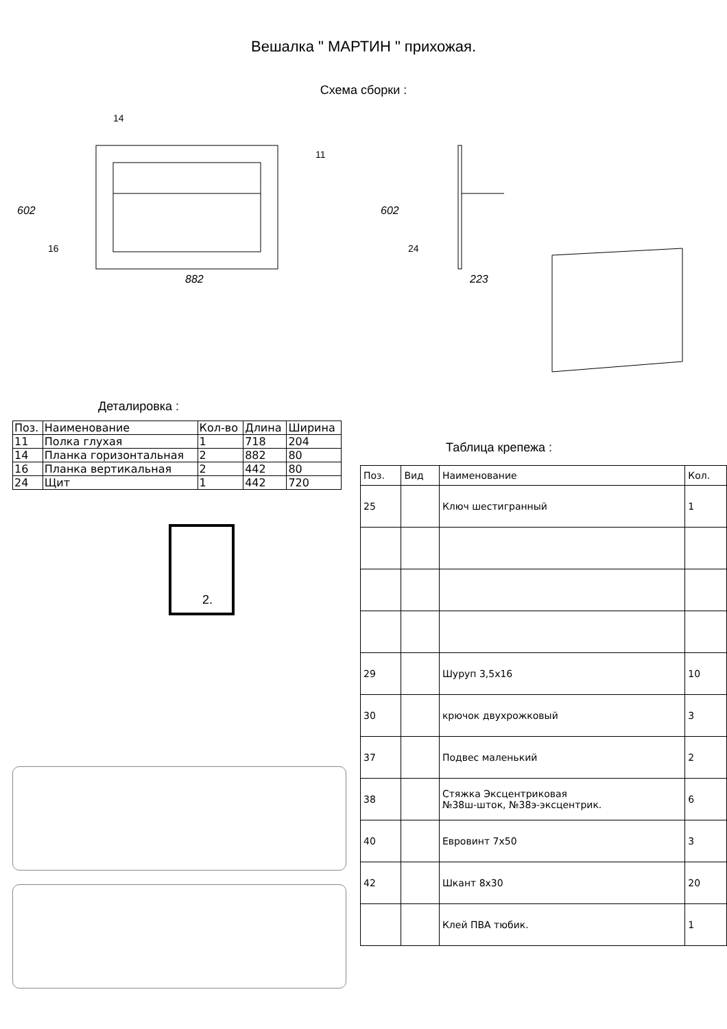Вешалка " МАРТИН " прихожая.
Схема сборки :
882
602
223
602
14
11
16
24
Деталировка :
| Поз. | Наименование | Кол-во | Длина | Ширина |
| --- | --- | --- | --- | --- |
| 11 | Полка глухая | 1 | 718 | 204 |
| 14 | Планка горизонтальная | 2 | 882 | 80 |
| 16 | Планка вертикальная | 2 | 442 | 80 |
| 24 | Щит | 1 | 442 | 720 |
2.
Таблица крепежа :
| Поз. | Вид | Наименование | Кол. |
| --- | --- | --- | --- |
| 25 | | Ключ шестигранный | 1 |
| 29 | | Шуруп 3,5х16 | 10 |
| 30 | | крючок двухрожковый | 3 |
| 37 | | Подвес маленький | 2 |
| 38 | | Стяжка Эксцентриковая №38ш-шток, №38э-эксцентрик. | 6 |
| 40 | | Евровинт 7х50 | 3 |
| 42 | | Шкант 8х30 | 20 |
| | | Клей ПВА тюбик. | 1 |